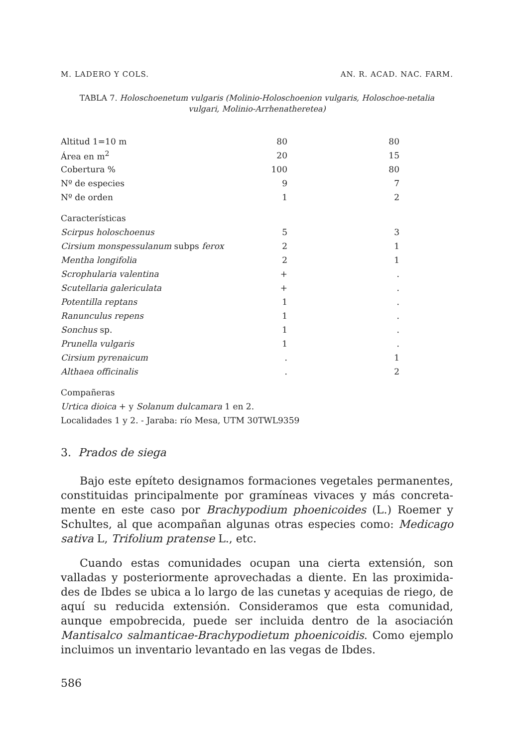M. LADERO Y COLS. AN. R. ACAD. NAC. FARM.
TABLA 7. Holoschoenetum vulgaris (Molinio-Holoschoenion vulgaris, Holoschoe-netalia vulgari, Molinio-Arrhenatheretea)
| Altitud 1=10 m | 80 | 80 |
| Área en m<sup>2</sup> | 20 | 15 |
| Cobertura % | 100 | 80 |
| Nº de especies | 9 | 7 |
| Nº de orden | 1 | 2 |
| Características | | |
| Scirpus holoschoenus | 5 | 3 |
| Cirsium monspessulanum subps ferox | 2 | 1 |
| Mentha longifolia | 2 | 1 |
| Scrophularia valentina | + | . |
| Scutellaria galericulata | + | . |
| Potentilla reptans | 1 | . |
| Ranunculus repens | 1 | . |
| Sonchus sp. | 1 | . |
| Prunella vulgaris | 1 | . |
| Cirsium pyrenaicum | . | 1 |
| Althaea officinalis | . | 2 |
Compañeras
Urtica dioica + y Solanum dulcamara 1 en 2.
Localidades 1 y 2. - Jaraba: río Mesa, UTM 30TWL9359
3. Prados de siega
Bajo este epíteto designamos formaciones vegetales permanentes, constituidas principalmente por gramíneas vivaces y más concreta-mente en este caso por Brachypodium phoenicoides (L.) Roemer y Schultes, al que acompañan algunas otras especies como: Medicago sativa L, Trifolium pratense L., etc.
Cuando estas comunidades ocupan una cierta extensión, son valladas y posteriormente aprovechadas a diente. En las proximida-des de Ibdes se ubica a lo largo de las cunetas y acequias de riego, de aquí su reducida extensión. Consideramos que esta comunidad, aunque empobrecida, puede ser incluida dentro de la asociación Mantisalco salmanticae-Brachypodietum phoenicoidis. Como ejemplo incluimos un inventario levantado en las vegas de Ibdes.
586